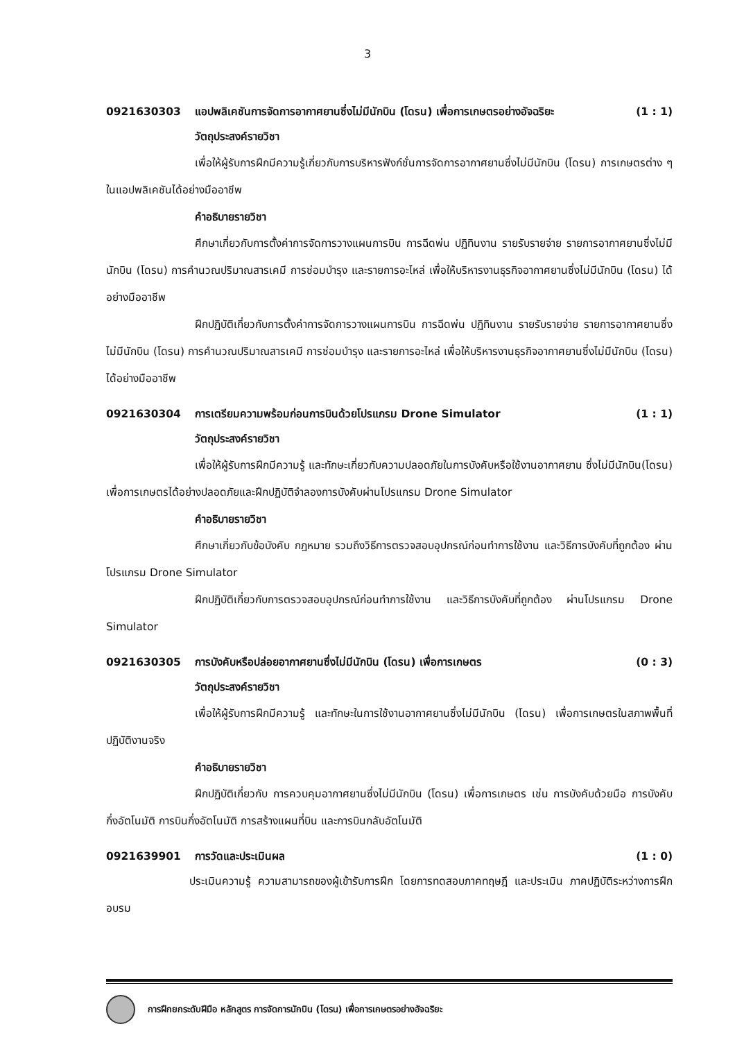3
0921630303 แอปพลิเคชันการจัดการอากาศยานซึ่งไม่มีนักบิน (โดรน) เพื่อการเกษตรอย่างอัจฉริยะ (1 : 1)
วัตถุประสงค์รายวิชา
เพื่อให้ผู้รับการฝึกมีความรู้เกี่ยวกับการบริหารฟังก์ชั่นการจัดการอากาศยานซึ่งไม่มีนักบิน (โดรน) การเกษตรต่าง ๆ ในแอปพลิเคชันได้อย่างมืออาชีพ
คำอธิบายรายวิชา
ศึกษาเกี่ยวกับการตั้งค่าการจัดการวางแผนการบิน การฉีดพ่น ปฏิทินงาน รายรับรายจ่าย รายการอากาศยานซึ่งไม่มีนักบิน (โดรน) การคำนวณปริมาณสารเคมี การซ่อมบำรุง และรายการอะไหล่ เพื่อให้บริหารงานธุรกิจอากาศยานซึ่งไม่มีนักบิน (โดรน) ได้อย่างมืออาชีพ
ฝึกปฏิบัติเกี่ยวกับการตั้งค่าการจัดการวางแผนการบิน การฉีดพ่น ปฏิทินงาน รายรับรายจ่าย รายการอากาศยานซึ่งไม่มีนักบิน (โดรน) การคำนวณปริมาณสารเคมี การซ่อมบำรุง และรายการอะไหล่ เพื่อให้บริหารงานธุรกิจอากาศยานซึ่งไม่มีนักบิน (โดรน) ได้อย่างมืออาชีพ
0921630304 การเตรียมความพร้อมก่อนการบินด้วยโปรแกรม Drone Simulator (1 : 1)
วัตถุประสงค์รายวิชา
เพื่อให้ผู้รับการฝึกมีความรู้ และทักษะเกี่ยวกับความปลอดภัยในการบังคับหรือใช้งานอากาศยาน ซึ่งไม่มีนักบิน(โดรน) เพื่อการเกษตรได้อย่างปลอดภัยและฝึกปฏิบัติจำลองการบังคับผ่านโปรแกรม Drone Simulator
คำอธิบายรายวิชา
ศึกษาเกี่ยวกับข้อบังคับ กฎหมาย รวมถึงวิธีการตรวจสอบอุปกรณ์ก่อนทำการใช้งาน และวิธีการบังคับที่ถูกต้อง ผ่านโปรแกรม Drone Simulator
ฝึกปฏิบัติเกี่ยวกับการตรวจสอบอุปกรณ์ก่อนทำการใช้งาน และวิธีการบังคับที่ถูกต้อง ผ่านโปรแกรม Drone Simulator
0921630305 การบังคับหรือปล่อยอากาศยานซึ่งไม่มีนักบิน (โดรน) เพื่อการเกษตร (0 : 3)
วัตถุประสงค์รายวิชา
เพื่อให้ผู้รับการฝึกมีความรู้ และทักษะในการใช้งานอากาศยานซึ่งไม่มีนักบิน (โดรน) เพื่อการเกษตรในสภาพพื้นที่ปฏิบัติงานจริง
คำอธิบายรายวิชา
ฝึกปฏิบัติเกี่ยวกับ การควบคุมอากาศยานซึ่งไม่มีนักบิน (โดรน) เพื่อการเกษตร เช่น การบังคับด้วยมือ การบังคับกึ่งอัตโนมัติ การบินกึ่งอัตโนมัติ การสร้างแผนที่บิน และการบินกลับอัตโนมัติ
0921639901 การวัดและประเมินผล (1 : 0)
ประเมินความรู้ ความสามารถของผู้เข้ารับการฝึก โดยการทดสอบภาคทฤษฎี และประเมิน ภาคปฏิบัติระหว่างการฝึกอบรม
การฝึกยกระดับฝีมือ หลักสูตร การจัดการนักบิน (โดรน) เพื่อการเกษตรอย่างอัจฉริยะ